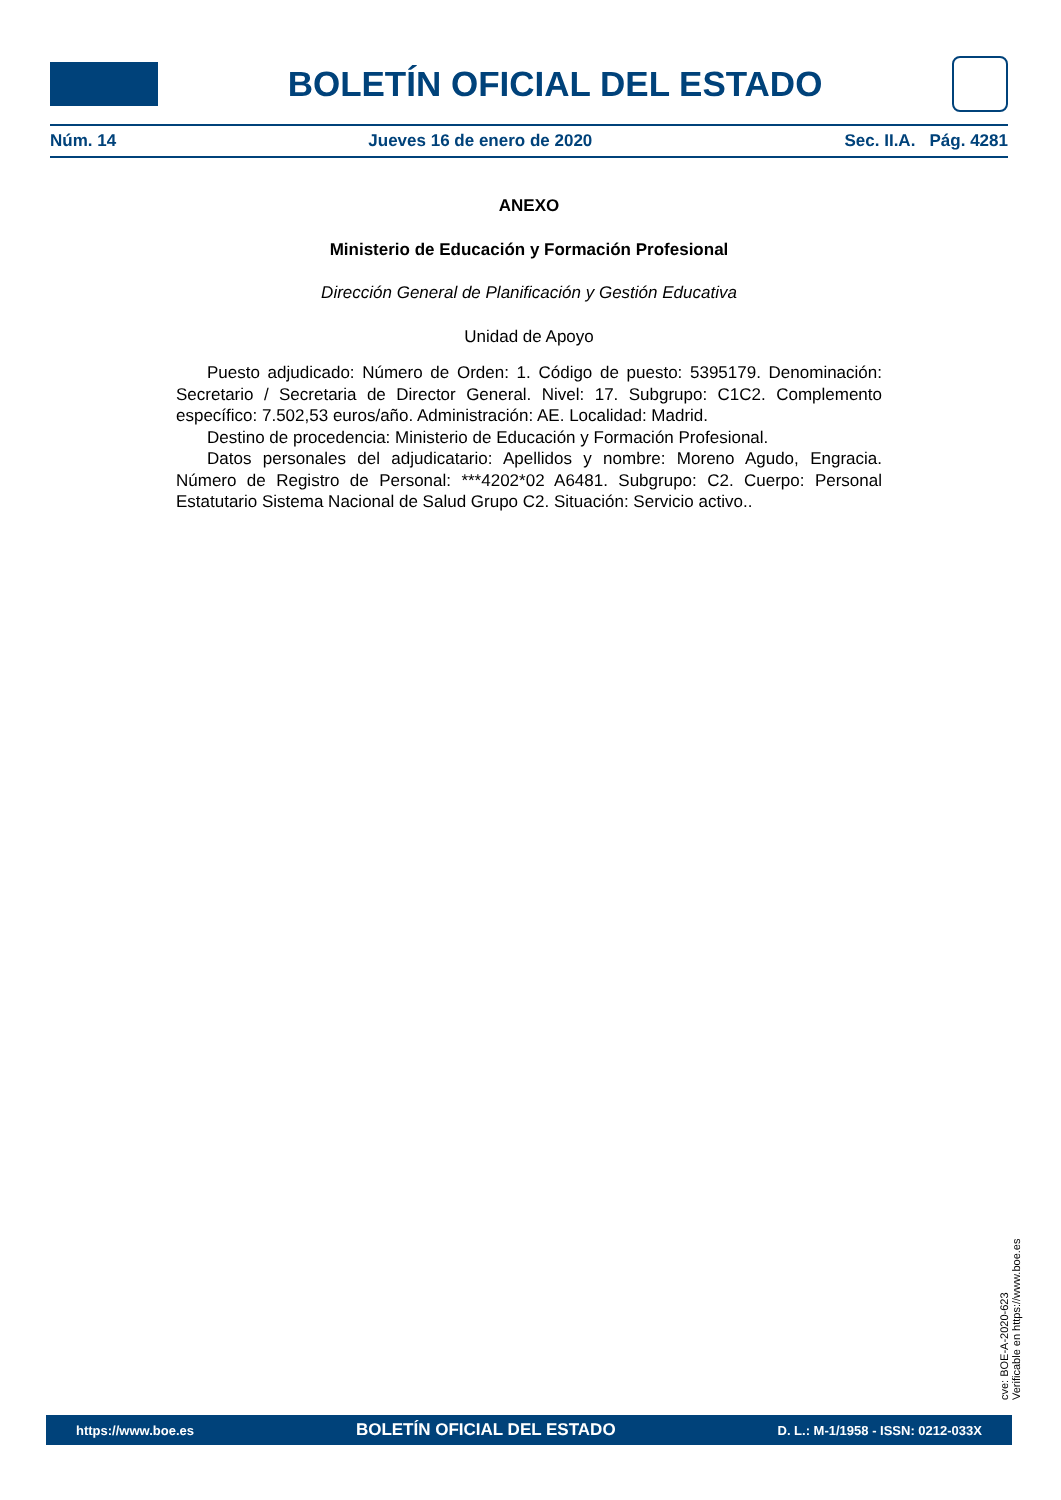BOLETÍN OFICIAL DEL ESTADO
Núm. 14 Jueves 16 de enero de 2020 Sec. II.A. Pág. 4281
ANEXO
Ministerio de Educación y Formación Profesional
Dirección General de Planificación y Gestión Educativa
Unidad de Apoyo
Puesto adjudicado: Número de Orden: 1. Código de puesto: 5395179. Denominación: Secretario / Secretaria de Director General. Nivel: 17. Subgrupo: C1C2. Complemento específico: 7.502,53 euros/año. Administración: AE. Localidad: Madrid.
Destino de procedencia: Ministerio de Educación y Formación Profesional.
Datos personales del adjudicatario: Apellidos y nombre: Moreno Agudo, Engracia. Número de Registro de Personal: ***4202*02 A6481. Subgrupo: C2. Cuerpo: Personal Estatutario Sistema Nacional de Salud Grupo C2. Situación: Servicio activo..
cve: BOE-A-2020-623
Verificable en https://www.boe.es
https://www.boe.es BOLETÍN OFICIAL DEL ESTADO D. L.: M-1/1958 - ISSN: 0212-033X